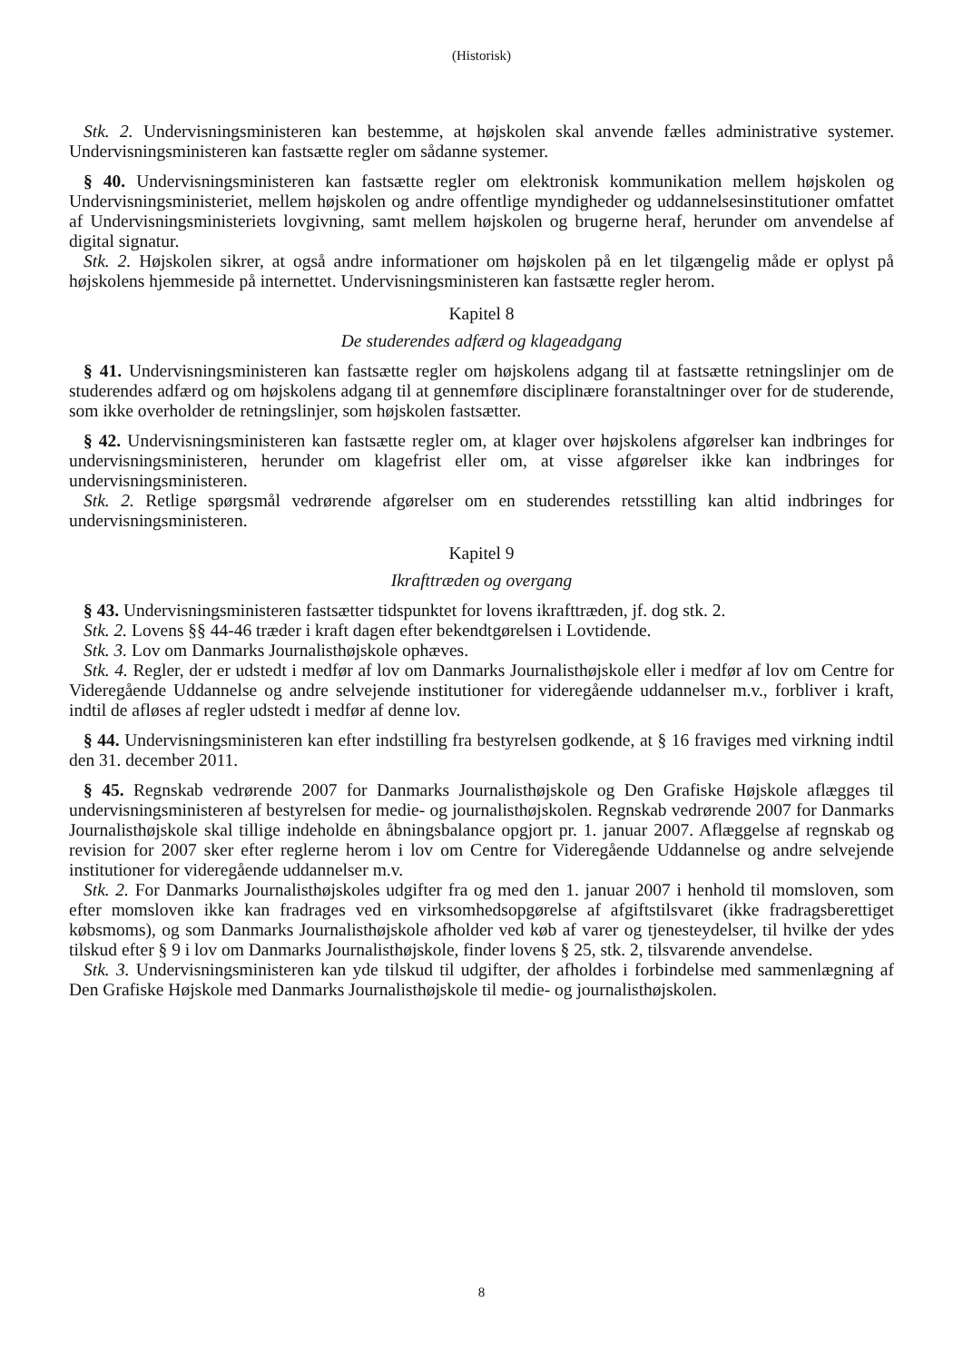(Historisk)
Stk. 2. Undervisningsministeren kan bestemme, at højskolen skal anvende fælles administrative systemer. Undervisningsministeren kan fastsætte regler om sådanne systemer.
§ 40. Undervisningsministeren kan fastsætte regler om elektronisk kommunikation mellem højskolen og Undervisningsministeriet, mellem højskolen og andre offentlige myndigheder og uddannelsesinstitutioner omfattet af Undervisningsministeriets lovgivning, samt mellem højskolen og brugerne heraf, herunder om anvendelse af digital signatur.
Stk. 2. Højskolen sikrer, at også andre informationer om højskolen på en let tilgængelig måde er oplyst på højskolens hjemmeside på internettet. Undervisningsministeren kan fastsætte regler herom.
Kapitel 8
De studerendes adfærd og klageadgang
§ 41. Undervisningsministeren kan fastsætte regler om højskolens adgang til at fastsætte retningslinjer om de studerendes adfærd og om højskolens adgang til at gennemføre disciplinære foranstaltninger over for de studerende, som ikke overholder de retningslinjer, som højskolen fastsætter.
§ 42. Undervisningsministeren kan fastsætte regler om, at klager over højskolens afgørelser kan indbringes for undervisningsministeren, herunder om klagefrist eller om, at visse afgørelser ikke kan indbringes for undervisningsministeren.
Stk. 2. Retlige spørgsmål vedrørende afgørelser om en studerendes retsstilling kan altid indbringes for undervisningsministeren.
Kapitel 9
Ikrafttræden og overgang
§ 43. Undervisningsministeren fastsætter tidspunktet for lovens ikrafttræden, jf. dog stk. 2.
Stk. 2. Lovens §§ 44-46 træder i kraft dagen efter bekendtgørelsen i Lovtidende.
Stk. 3. Lov om Danmarks Journalisthøjskole ophæves.
Stk. 4. Regler, der er udstedt i medfør af lov om Danmarks Journalisthøjskole eller i medfør af lov om Centre for Videregående Uddannelse og andre selvejende institutioner for videregående uddannelser m.v., forbliver i kraft, indtil de afløses af regler udstedt i medfør af denne lov.
§ 44. Undervisningsministeren kan efter indstilling fra bestyrelsen godkende, at § 16 fraviges med virkning indtil den 31. december 2011.
§ 45. Regnskab vedrørende 2007 for Danmarks Journalisthøjskole og Den Grafiske Højskole aflægges til undervisningsministeren af bestyrelsen for medie- og journalisthøjskolen. Regnskab vedrørende 2007 for Danmarks Journalisthøjskole skal tillige indeholde en åbningsbalance opgjort pr. 1. januar 2007. Aflæggelse af regnskab og revision for 2007 sker efter reglerne herom i lov om Centre for Videregående Uddannelse og andre selvejende institutioner for videregående uddannelser m.v.
Stk. 2. For Danmarks Journalisthøjskoles udgifter fra og med den 1. januar 2007 i henhold til momsloven, som efter momsloven ikke kan fradrages ved en virksomhedsopgørelse af afgiftstilsvaret (ikke fradragsberettiget købsmoms), og som Danmarks Journalisthøjskole afholder ved køb af varer og tjenesteydelser, til hvilke der ydes tilskud efter § 9 i lov om Danmarks Journalisthøjskole, finder lovens § 25, stk. 2, tilsvarende anvendelse.
Stk. 3. Undervisningsministeren kan yde tilskud til udgifter, der afholdes i forbindelse med sammenlægning af Den Grafiske Højskole med Danmarks Journalisthøjskole til medie- og journalisthøjskolen.
8